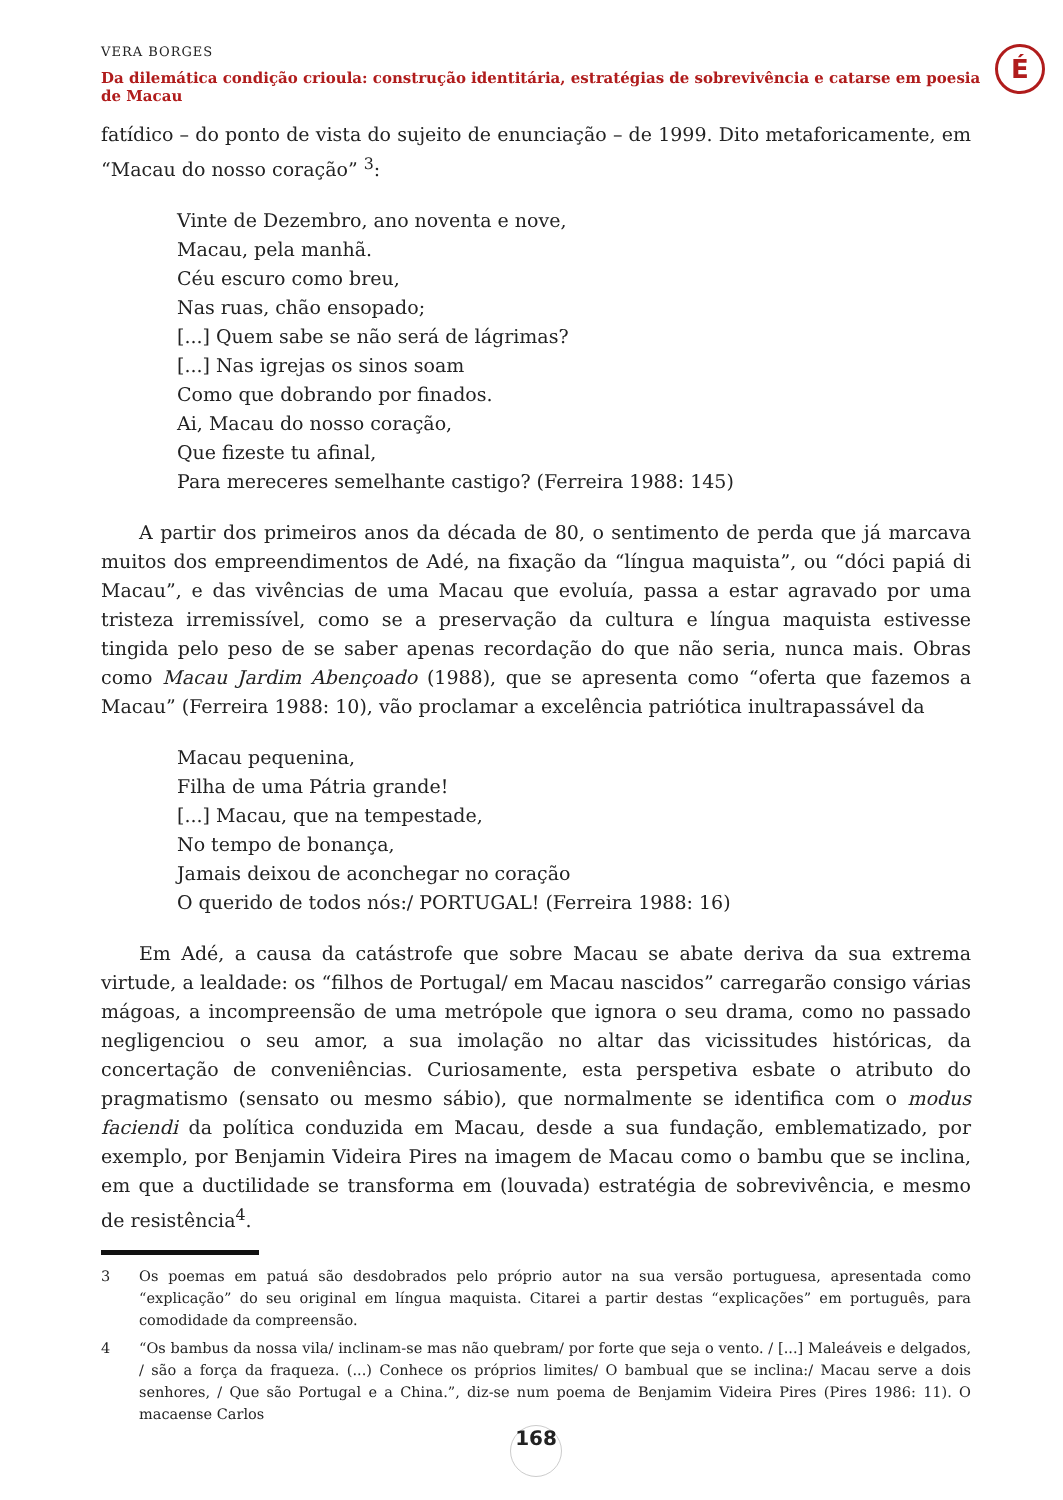VERA BORGES
Da dilemática condição crioula: construção identitária, estratégias de sobrevivência e catarse em poesia de Macau
É
fatídico – do ponto de vista do sujeito de enunciação – de 1999. Dito metaforicamente, em “Macau do nosso coração” <sup>3</sup>:
Vinte de Dezembro, ano noventa e nove,
Macau, pela manhã.
Céu escuro como breu,
Nas ruas, chão ensopado;
[...] Quem sabe se não será de lágrimas?
[...] Nas igrejas os sinos soam
Como que dobrando por finados.
Ai, Macau do nosso coração,
Que fizeste tu afinal,
Para mereceres semelhante castigo? (Ferreira 1988: 145)
A partir dos primeiros anos da década de 80, o sentimento de perda que já marcava muitos dos empreendimentos de Adé, na fixação da “língua maquista”, ou “dóci papiá di Macau”, e das vivências de uma Macau que evoluía, passa a estar agravado por uma tristeza irremissível, como se a preservação da cultura e língua maquista estivesse tingida pelo peso de se saber apenas recordação do que não seria, nunca mais. Obras como Macau Jardim Abençoado (1988), que se apresenta como “oferta que fazemos a Macau” (Ferreira 1988: 10), vão proclamar a excelência patriótica inultrapassável da
Macau pequenina,
Filha de uma Pátria grande!
[...] Macau, que na tempestade,
No tempo de bonança,
Jamais deixou de aconchegar no coração
O querido de todos nós:/ PORTUGAL! (Ferreira 1988: 16)
Em Adé, a causa da catástrofe que sobre Macau se abate deriva da sua extrema virtude, a lealdade: os “filhos de Portugal/ em Macau nascidos” carregarão consigo várias mágoas, a incompreensão de uma metrópole que ignora o seu drama, como no passado negligenciou o seu amor, a sua imolação no altar das vicissitudes históricas, da concertação de conveniências. Curiosamente, esta perspetiva esbate o atributo do pragmatismo (sensato ou mesmo sábio), que normalmente se identifica com o modus faciendi da política conduzida em Macau, desde a sua fundação, emblematizado, por exemplo, por Benjamin Videira Pires na imagem de Macau como o bambu que se inclina, em que a ductilidade se transforma em (louvada) estratégia de sobrevivência, e mesmo de resistência<sup>4</sup>.
3 Os poemas em patuá são desdobrados pelo próprio autor na sua versão portuguesa, apresentada como “explicação” do seu original em língua maquista. Citarei a partir destas “explicações” em português, para comodidade da compreensão.
4 “Os bambus da nossa vila/ inclinam-se mas não quebram/ por forte que seja o vento. / [...] Maleáveis e delgados, / são a força da fraqueza. (...) Conhece os próprios limites/ O bambual que se inclina:/ Macau serve a dois senhores, / Que são Portugal e a China.”, diz-se num poema de Benjamim Videira Pires (Pires 1986: 11). O macaense Carlos
168